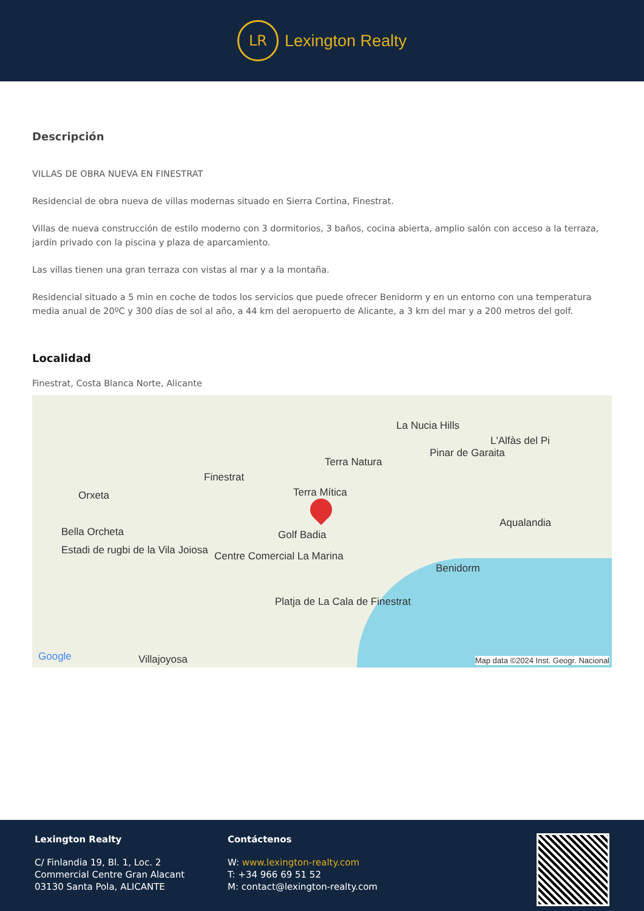LR
Lexington Realty
Descripción
VILLAS DE OBRA NUEVA EN FINESTRAT
Residencial de obra nueva de villas modernas situado en Sierra Cortina, Finestrat.
Villas de nueva construcción de estilo moderno con 3 dormitorios, 3 baños, cocina abierta, amplio salón con acceso a la terraza, jardín privado con la piscina y plaza de aparcamiento.
Las villas tienen una gran terraza con vistas al mar y a la montaña.
Residencial situado a 5 min en coche de todos los servicios que puede ofrecer Benidorm y en un entorno con una temperatura media anual de 20ºC y 300 días de sol al año, a 44 km del aeropuerto de Alicante, a 3 km del mar y a 200 metros del golf.
Localidad
Finestrat, Costa Blanca Norte, Alicante
La Nucia Hills
L'Alfàs del Pi
Terra Natura
Pinar de Garaita
Finestrat
Orxeta Terra Mítica
Bella Orcheta Golf Badia
Aqualandia
Estadi de rugbi de la Vila Joiosa Centre Comercial La Marina
Benidorm
Platja de La Cala de Finestrat
Villajoyosa Google Map data ©2024 Inst. Geogr. Nacional
Lexington Realty
C/ Finlandia 19, Bl. 1, Loc. 2
Commercial Centre Gran Alacant
03130 Santa Pola, ALICANTE
Contáctenos
W: www.lexington-realty.com
T: +34 966 69 51 52
M: contact@lexington-realty.com